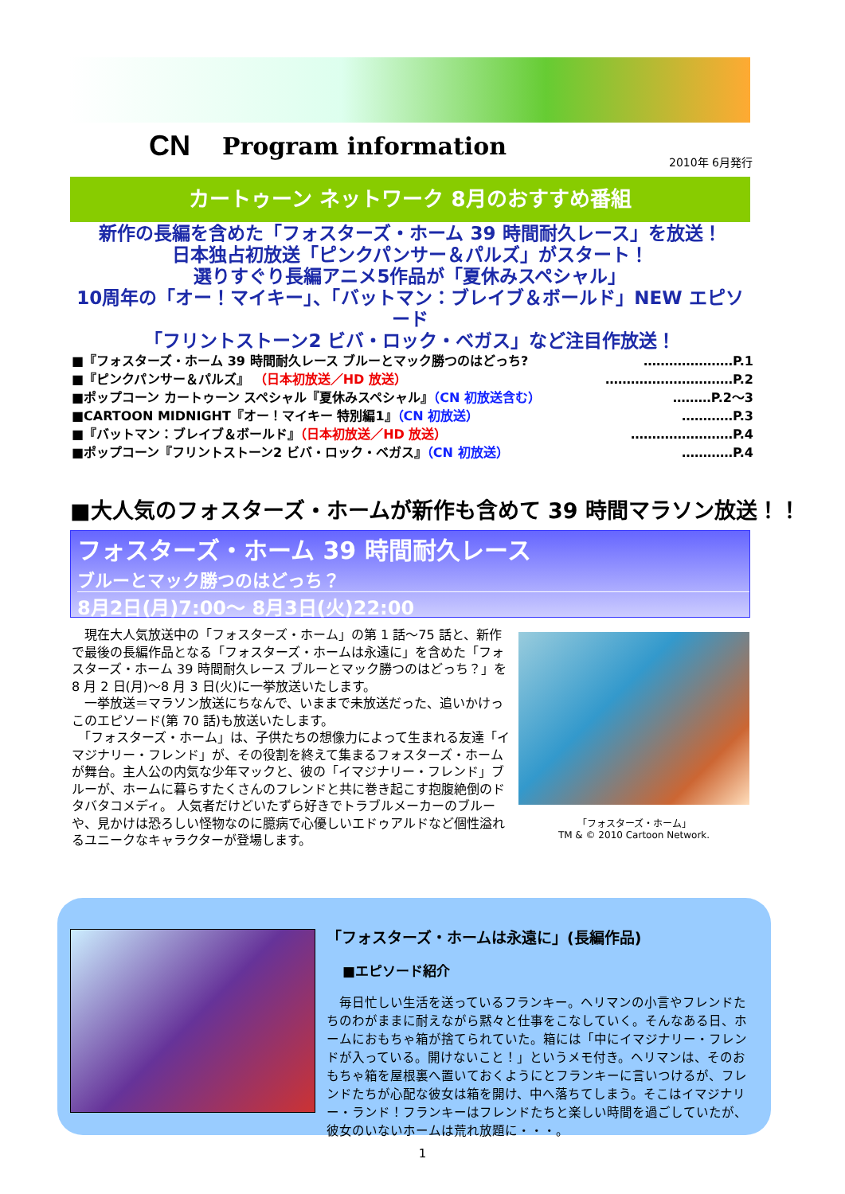CN Program information
2010年 6月発行
カートゥーン ネットワーク 8月のおすすめ番組
新作の長編を含めた「フォスターズ・ホーム 39 時間耐久レース」を放送！
日本独占初放送「ピンクパンサー＆パルズ」がスタート！
選りすぐり長編アニメ5作品が「夏休みスペシャル」
10周年の「オー！マイキー」、「バットマン：ブレイブ＆ボールド」NEW エピソード
「フリントストーン2 ビバ・ロック・ベガス」など注目作放送！
■『フォスターズ・ホーム 39 時間耐久レース ブルーとマック勝つのはどっち? …………………P.1
■『ピンクパンサー＆パルズ』 （日本初放送／HD 放送） …………………………P.2
■ポップコーン カートゥーン スペシャル『夏休みスペシャル』（CN 初放送含む） ………P.2～3
■CARTOON MIDNIGHT『オー！マイキー 特別編1』（CN 初放送） …………P.3
■『バットマン：ブレイブ＆ボールド』（日本初放送／HD 放送） ……………………P.4
■ポップコーン『フリントストーン2 ビバ・ロック・ベガス』（CN 初放送） …………P.4
■大人気のフォスターズ・ホームが新作も含めて 39 時間マラソン放送！！
フォスターズ・ホーム 39 時間耐久レース
ブルーとマック勝つのはどっち？
8月2日(月)7:00～ 8月3日(火)22:00
　現在大人気放送中の「フォスターズ・ホーム」の第 1 話～75 話と、新作で最後の長編作品となる「フォスターズ・ホームは永遠に」を含めた「フォスターズ・ホーム 39 時間耐久レース ブルーとマック勝つのはどっち？」を 8 月 2 日(月)～8 月 3 日(火)に一挙放送いたします。
　一挙放送＝マラソン放送にちなんで、いままで未放送だった、追いかけっこのエピソード(第 70 話)も放送いたします。
　「フォスターズ・ホーム」は、子供たちの想像力によって生まれる友達「イマジナリー・フレンド」が、その役割を終えて集まるフォスターズ・ホームが舞台。主人公の内気な少年マックと、彼の「イマジナリー・フレンド」ブルーが、ホームに暮らすたくさんのフレンドと共に巻き起こす抱腹絶倒のドタバタコメディ。 人気者だけどいたずら好きでトラブルメーカーのブルーや、見かけは恐ろしい怪物なのに臆病で心優しいエドゥアルドなど個性溢れるユニークなキャラクターが登場します。
「フォスターズ・ホーム」
TM & © 2010 Cartoon Network.
「フォスターズ・ホームは永遠に」(長編作品)
■エピソード紹介
　毎日忙しい生活を送っているフランキー。ヘリマンの小言やフレンドたちのわがままに耐えながら黙々と仕事をこなしていく。そんなある日、ホームにおもちゃ箱が捨てられていた。箱には「中にイマジナリー・フレンドが入っている。開けないこと！」というメモ付き。ヘリマンは、そのおもちゃ箱を屋根裏へ置いておくようにとフランキーに言いつけるが、フレンドたちが心配な彼女は箱を開け、中へ落ちてしまう。そこはイマジナリー・ランド！フランキーはフレンドたちと楽しい時間を過ごしていたが、彼女のいないホームは荒れ放題に・・・。
1